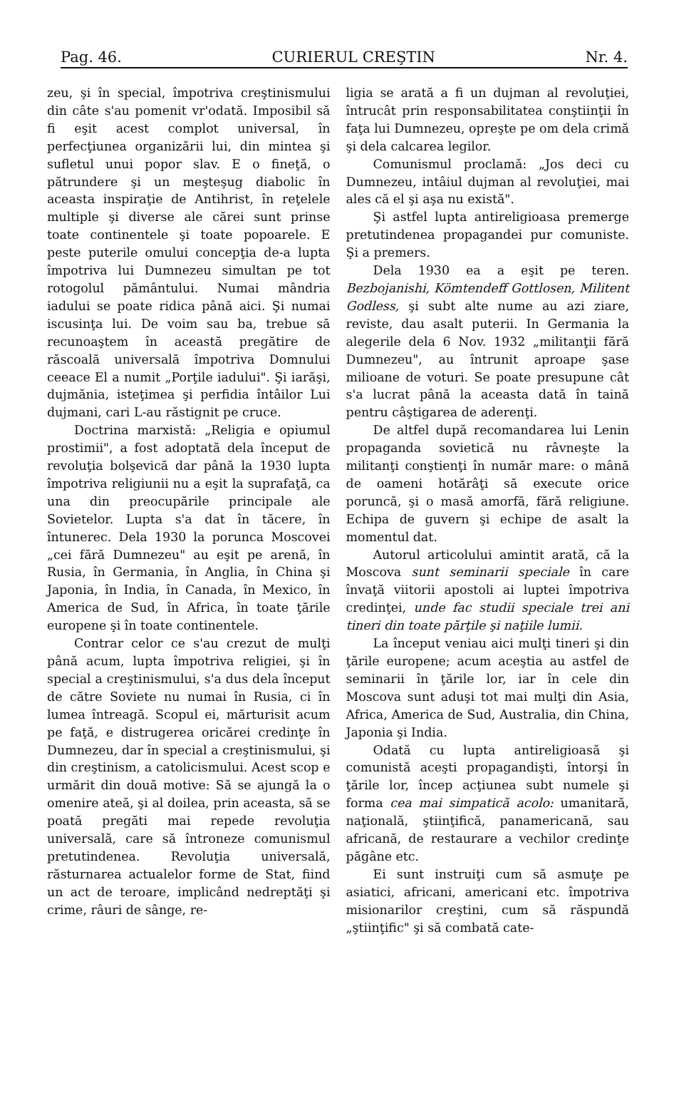Pag. 46. CURIERUL CREŞTIN Nr. 4.
zeu, şi în special, împotriva creştinismului din câte s'au pomenit vr'odată. Imposibil să fi eşit acest complot universal, în perfecţiunea organizării lui, din mintea şi sufletul unui popor slav. E o fineţă, o pătrundere şi un meşteşug diabolic în aceasta inspiraţie de Antihrist, în reţelele multiple şi diverse ale cărei sunt prinse toate continentele şi toate popoarele. E peste puterile omului concepţia de-a lupta împotriva lui Dumnezeu simultan pe tot rotogolul pământului. Numai mândria iadului se poate ridica până aici. Şi numai iscusinţa lui. De voim sau ba, trebue să recunoaştem în această pregătire de răscoală universală împotriva Domnului ceeace El a numit „Porţile iadului". Şi iarăşi, dujmănia, isteţimea şi perfidia întâilor Lui dujmani, cari L-au răstignit pe cruce.
Doctrina marxistă: „Religia e opiumul prostimii", a fost adoptată dela început de revoluţia bolşevică dar până la 1930 lupta împotriva religiunii nu a eşit la suprafaţă, ca una din preocupările principale ale Sovietelor. Lupta s'a dat în tăcere, în întunerec. Dela 1930 la porunca Moscovei „cei fără Dumnezeu" au eşit pe arenă, în Rusia, în Germania, în Anglia, în China şi Japonia, în India, în Canada, în Mexico, în America de Sud, în Africa, în toate ţările europene şi în toate continentele.
Contrar celor ce s'au crezut de mulţi până acum, lupta împotriva religiei, şi în special a creştinismului, s'a dus dela început de către Soviete nu numai în Rusia, ci în lumea întreagă. Scopul ei, mărturisit acum pe faţă, e distrugerea oricărei credinţe în Dumnezeu, dar în special a creştinismului, şi din creştinism, a catolicismului. Acest scop e urmărit din două motive: Să se ajungă la o omenire ateă, şi al doilea, prin aceasta, să se poată pregăti mai repede revoluţia universală, care să întroneze comunismul pretutindenea. Revoluţia universală, răsturnarea actualelor forme de Stat, fiind un act de teroare, implicând nedreptăţi şi crime, râuri de sânge, re-
ligia se arată a fi un dujman al revoluţiei, întrucât prin responsabilitatea conştiinţii în faţa lui Dumnezeu, opreşte pe om dela crimă şi dela calcarea legilor.
Comunismul proclamă: „Jos deci cu Dumnezeu, intâiul dujman al revoluţiei, mai ales că el şi aşa nu există".
Şi astfel lupta antireligioasa premerge pretutindenea propagandei pur comuniste. Şi a premers.
Dela 1930 ea a eşit pe teren. Bezbojanishi, Kömtendeff Gottlosen, Militent Godless, şi subt alte nume au azi ziare, reviste, dau asalt puterii. In Germania la alegerile dela 6 Nov. 1932 „militanţii fără Dumnezeu", au întrunit aproape şase milioane de voturi. Se poate presupune cât s'a lucrat până la aceasta dată în taină pentru câştigarea de aderenţi.
De altfel după recomandarea lui Lenin propaganda sovietică nu râvneşte la militanţi conştienţi în număr mare: o mână de oameni hotărâţi să execute orice poruncă, şi o masă amorfă, fără religiune. Echipa de guvern şi echipe de asalt la momentul dat.
Autorul articolului amintit arată, că la Moscova sunt seminarii speciale în care învaţă viitorii apostoli ai luptei împotriva credinţei, unde fac studii speciale trei ani tineri din toate părţile şi naţiile lumii.
La început veniau aici mulţi tineri şi din ţările europene; acum aceştia au astfel de seminarii în ţările lor, iar în cele din Moscova sunt aduşi tot mai mulţi din Asia, Africa, America de Sud, Australia, din China, Japonia şi India.
Odată cu lupta antireligioasă şi comunistă aceşti propagandişti, întorşi în ţările lor, încep acţiunea subt numele şi forma cea mai simpatică acolo: umanitară, naţională, ştiinţifică, panamericană, sau africană, de restaurare a vechilor credinţe păgâne etc.
Ei sunt instruiţi cum să asmuţe pe asiatici, africani, americani etc. împotriva misionarilor creştini, cum să răspundă „ştiinţific" şi să combată cate-